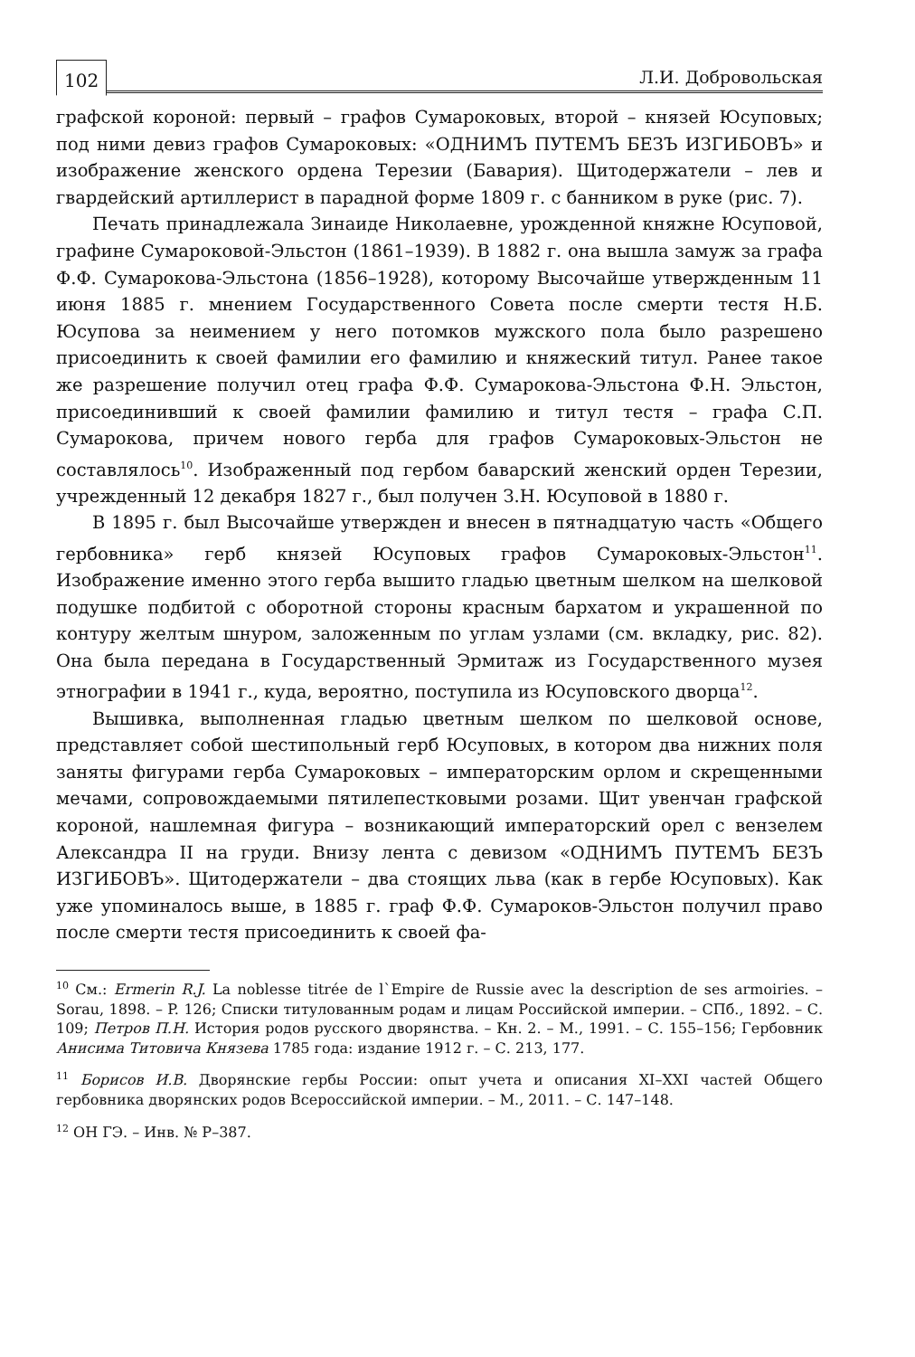102 Л.И. Добровольская
графской короной: первый – графов Сумароковых, второй – князей Юсуповых; под ними девиз графов Сумароковых: «ОДНИМЪ ПУТЕМЪ БЕЗЪ ИЗГИБОВЪ» и изображение женского ордена Терезии (Бавария). Щитодержатели – лев и гвардейский артиллерист в парадной форме 1809 г. с банником в руке (рис. 7).
Печать принадлежала Зинаиде Николаевне, урожденной княжне Юсуповой, графине Сумароковой-Эльстон (1861–1939). В 1882 г. она вышла замуж за графа Ф.Ф. Сумарокова-Эльстона (1856–1928), которому Высочайше утвержденным 11 июня 1885 г. мнением Государственного Совета после смерти тестя Н.Б. Юсупова за неимением у него потомков мужского пола было разрешено присоединить к своей фамилии его фамилию и княжеский титул. Ранее такое же разрешение получил отец графа Ф.Ф. Сумарокова-Эльстона Ф.Н. Эльстон, присоединивший к своей фамилии фамилию и титул тестя – графа С.П. Сумарокова, причем нового герба для графов Сумароковых-Эльстон не составлялось<sup>10</sup>. Изображенный под гербом баварский женский орден Терезии, учрежденный 12 декабря 1827 г., был получен З.Н. Юсуповой в 1880 г.
В 1895 г. был Высочайше утвержден и внесен в пятнадцатую часть «Общего гербовника» герб князей Юсуповых графов Сумароковых-Эльстон<sup>11</sup>. Изображение именно этого герба вышито гладью цветным шелком на шелковой подушке подбитой с оборотной стороны красным бархатом и украшенной по контуру желтым шнуром, заложенным по углам узлами (см. вкладку, рис. 82). Она была передана в Государственный Эрмитаж из Государственного музея этнографии в 1941 г., куда, вероятно, поступила из Юсуповского дворца<sup>12</sup>.
Вышивка, выполненная гладью цветным шелком по шелковой основе, представляет собой шестипольный герб Юсуповых, в котором два нижних поля заняты фигурами герба Сумароковых – императорским орлом и скрещенными мечами, сопровождаемыми пятилепестковыми розами. Щит увенчан графской короной, нашлемная фигура – возникающий императорский орел с вензелем Александра II на груди. Внизу лента с девизом «ОДНИМЪ ПУТЕМЪ БЕЗЪ ИЗГИБОВЪ». Щитодержатели – два стоящих льва (как в гербе Юсуповых). Как уже упоминалось выше, в 1885 г. граф Ф.Ф. Сумароков-Эльстон получил право после смерти тестя присоединить к своей фа-
<sup>10</sup> См.: Ermerin R.J. La noblesse titrée de l`Empire de Russie avec la description de ses armoiries. – Sorau, 1898. – P. 126; Списки титулованным родам и лицам Российской империи. – СПб., 1892. – С. 109; Петров П.Н. История родов русского дворянства. – Кн. 2. – М., 1991. – С. 155–156; Гербовник Анисима Титовича Князева 1785 года: издание 1912 г. – С. 213, 177.
<sup>11</sup> Борисов И.В. Дворянские гербы России: опыт учета и описания XI–XXI частей Общего гербовника дворянских родов Всероссийской империи. – М., 2011. – С. 147–148.
<sup>12</sup> ОН ГЭ. – Инв. № Р–387.